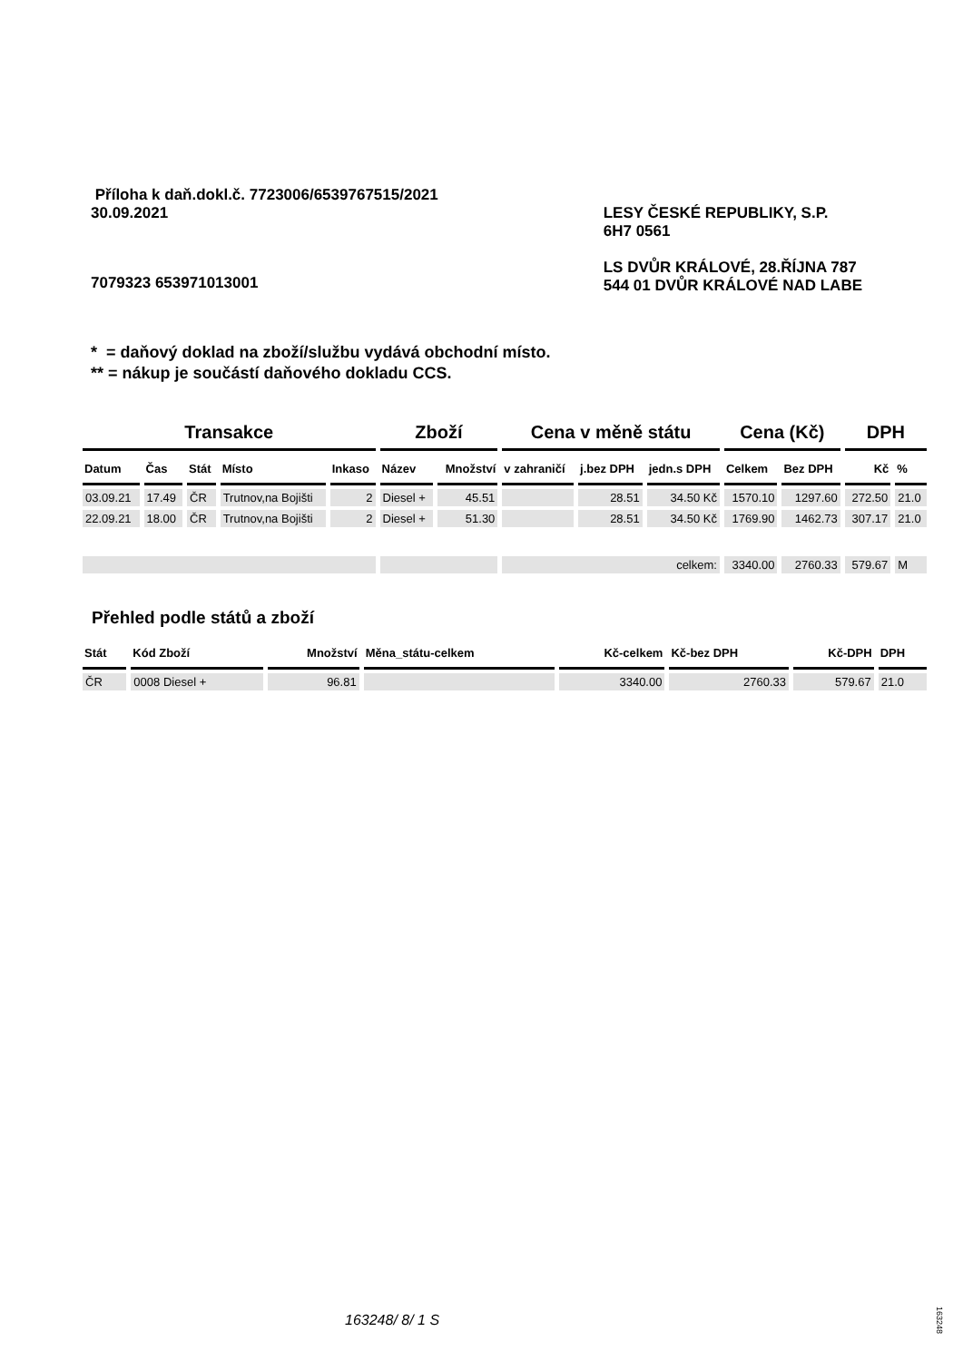Příloha k daň.dokl.č. 7723006/6539767515/2021
30.09.2021 LESY ČESKÉ REPUBLIKY, S.P.
6H7 0561
LS DVŮR KRÁLOVÉ, 28.ŘÍJNA 787
544 01 DVŮR KRÁLOVÉ NAD LABE
7079323 653971013001
* = daňový doklad na zboží/službu vydává obchodní místo.
** = nákup je součástí daňového dokladu CCS.
| Transakce | | | | | Zboží | | Cena v měně státu | | | Cena (Kč) | | DPH | |
| --- | --- | --- | --- | --- | --- | --- | --- | --- | --- | --- | --- | --- | --- |
| Datum | Čas | Stát | Místo | Inkaso | Název | Množství | v zahraničí | j.bez DPH | jedn.s DPH | Celkem | Bez DPH | Kč | % |
| 03.09.21 | 17.49 | ČR | Trutnov,na Bojišti | 2 | Diesel + | 45.51 | | 28.51 | 34.50 Kč | 1570.10 | 1297.60 | 272.50 | 21.0 |
| 22.09.21 | 18.00 | ČR | Trutnov,na Bojišti | 2 | Diesel + | 51.30 | | 28.51 | 34.50 Kč | 1769.90 | 1462.73 | 307.17 | 21.0 |
| | | | | | | | celkem: | | | 3340.00 | 2760.33 | 579.67 | M |
Přehled podle států a zboží
| Stát | Kód Zboží | Množství | Měna_státu-celkem | Kč-celkem | Kč-bez DPH | Kč-DPH | DPH |
| --- | --- | --- | --- | --- | --- | --- | --- |
| ČR | 0008 Diesel + | 96.81 | | 3340.00 | 2760.33 | 579.67 | 21.0 |
163248/ 8/ 1 S
163248